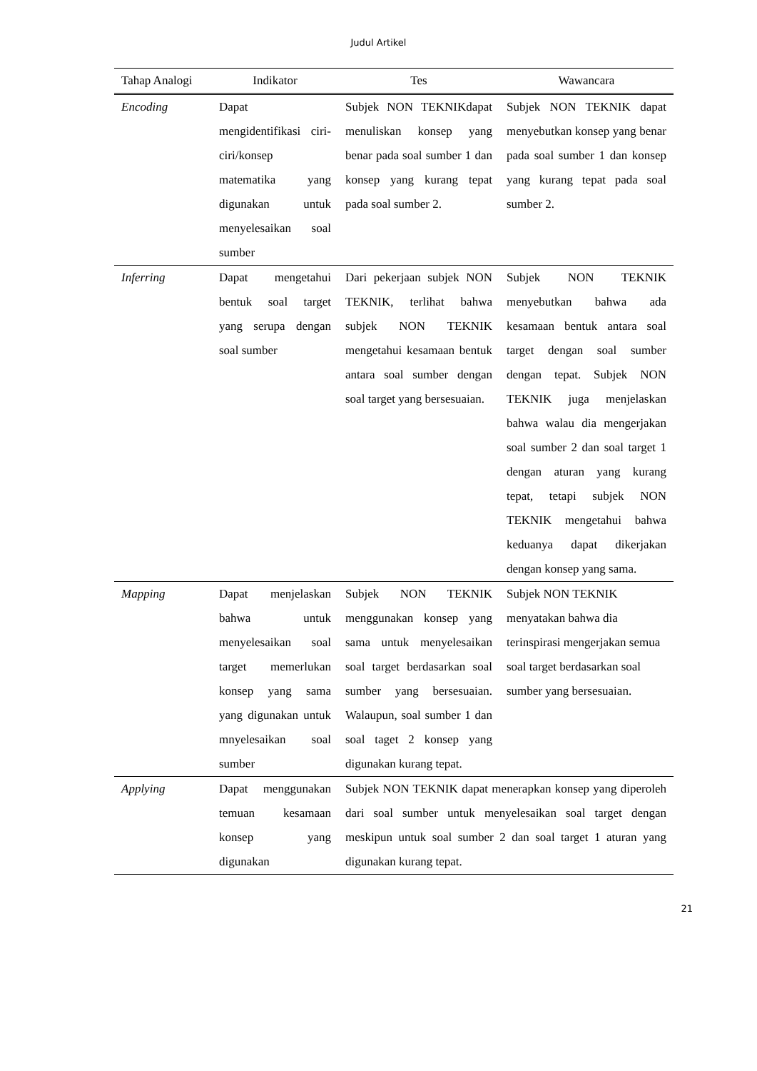Judul Artikel
| Tahap Analogi | Indikator | Tes | Wawancara |
| --- | --- | --- | --- |
| Encoding | Dapat mengidentifikasi ciri-ciri/konsep matematika yang digunakan untuk menyelesaikan soal sumber | Subjek NON TEKNIKdapat menuliskan konsep yang benar pada soal sumber 1 dan konsep yang kurang tepat pada soal sumber 2. | Subjek NON TEKNIK dapat menyebutkan konsep yang benar pada soal sumber 1 dan konsep yang kurang tepat pada soal sumber 2. |
| Inferring | Dapat mengetahui bentuk soal target yang serupa dengan soal sumber | Dari pekerjaan subjek NON TEKNIK, terlihat bahwa subjek NON TEKNIK mengetahui kesamaan bentuk antara soal sumber dengan soal target yang bersesuaian. | Subjek NON TEKNIK menyebutkan bahwa ada kesamaan bentuk antara soal target dengan soal sumber dengan tepat. Subjek NON TEKNIK juga menjelaskan bahwa walau dia mengerjakan soal sumber 2 dan soal target 1 dengan aturan yang kurang tepat, tetapi subjek NON TEKNIK mengetahui bahwa keduanya dapat dikerjakan dengan konsep yang sama. |
| Mapping | Dapat menjelaskan bahwa untuk menyelesaikan soal target memerlukan konsep yang sama yang digunakan untuk mnyelesaikan soal sumber | Subjek NON TEKNIK menggunakan konsep yang sama untuk menyelesaikan soal target berdasarkan soal sumber yang bersesuaian. Walaupun, soal sumber 1 dan soal taget 2 konsep yang digunakan kurang tepat. | Subjek NON TEKNIK menyatakan bahwa dia terinspirasi mengerjakan semua soal target berdasarkan soal sumber yang bersesuaian. |
| Applying | Dapat menggunakan temuan kesamaan konsep yang digunakan | Subjek NON TEKNIK dapat menerapkan konsep yang diperoleh dari soal sumber untuk menyelesaikan soal target dengan meskipun untuk soal sumber 2 dan soal target 1 aturan yang digunakan kurang tepat. | |
21